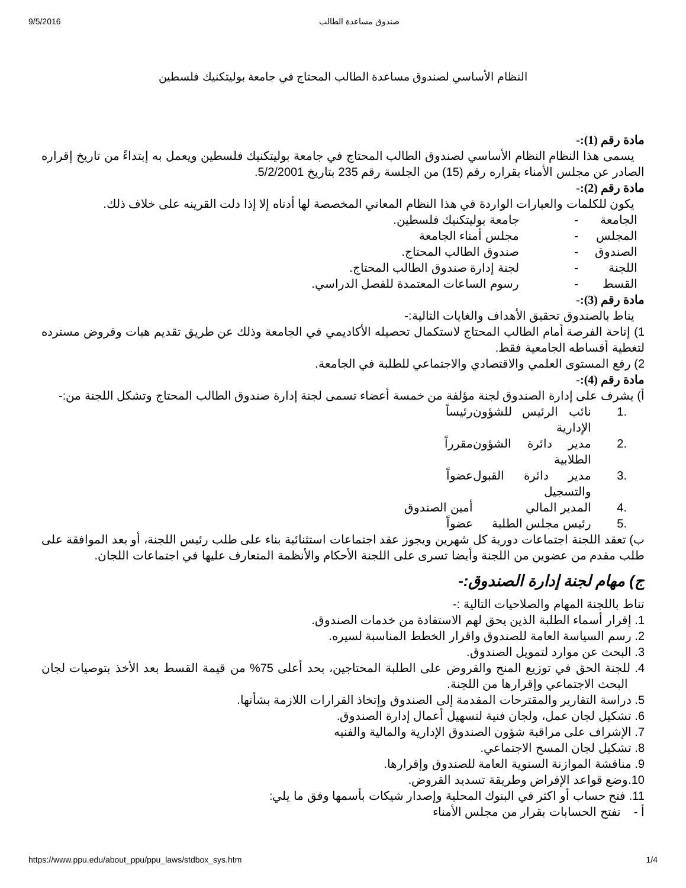9/5/2016 صندوق مساعدة الطالب
النظام الأساسي لصندوق مساعدة الطالب المحتاج في جامعة بوليتكنيك فلسطين
مادة رقم (1):-
يسمى هذا النظام النظام الأساسي لصندوق الطالب المحتاج في جامعة بوليتكنيك فلسطين ويعمل به إبتداءً من تاريخ إقراره الصادر عن مجلس الأمناء بقراره رقم (15) من الجلسة رقم 235 بتاريخ 5/2/2001.
مادة رقم (2):-
يكون للكلمات والعبارات الواردة في هذا النظام المعاني المخصصة لها أدناه إلا إذا دلت القرينه على خلاف ذلك.
الجامعة - جامعة بوليتكنيك فلسطين.
المجلس - مجلس أمناء الجامعة
الصندوق - صندوق الطالب المحتاج.
اللجنة - لجنة إدارة صندوق الطالب المحتاج.
القسط - رسوم الساعات المعتمدة للفصل الدراسي.
مادة رقم (3):-
يناط بالصندوق تحقيق الأهداف والغايات التالية:-
1) إتاحة الفرصة أمام الطالب المحتاج لاستكمال تحصيله الأكاديمي في الجامعة وذلك عن طريق تقديم هبات وقروض مسترده لتغطية أقساطه الجامعية فقط.
2) رفع المستوى العلمي والاقتصادي والاجتماعي للطلبة في الجامعة.
مادة رقم (4):-
أ) يشرف على إدارة الصندوق لجنة مؤلفة من خمسة أعضاء تسمى لجنة إدارة صندوق الطالب المحتاج وتشكل اللجنة من:-
.1 نائب الرئيس للشؤون الإدارية رئيساً
.2 مدير دائرة الشؤون الطلابية مقرراً
.3 مدير دائرة القبول والتسجيل عضواً
.4 المدير المالي أمين الصندوق
.5 رئيس مجلس الطلبة عضواً
ب) تعقد اللجنة اجتماعات دورية كل شهرين ويجوز عقد اجتماعات استثنائية بناء على طلب رئيس اللجنة، أو بعد الموافقة على طلب مقدم من عضوين من اللجنة وأيضا تسرى على اللجنة الأحكام والأنظمة المتعارف عليها في اجتماعات اللجان.
ج) مهام لجنة إدارة الصندوق:-
تناط باللجنة المهام والصلاحيات التالية :-
1. إقرار أسماء الطلبة الذين يحق لهم الاستفادة من خدمات الصندوق.
2. رسم السياسة العامة للصندوق واقرار الخطط المناسبة لسيره.
3. البحث عن موارد لتمويل الصندوق.
4. للجنة الحق في توزيع المنح والقروض على الطلبة المحتاجين، بحد أعلى 75% من قيمة القسط بعد الأخذ بتوصيات لجان البحث الاجتماعي وإقرارها من اللجنة.
5. دراسة التقارير والمقترحات المقدمة إلى الصندوق وإتخاذ القرارات اللازمة بشأنها.
6. تشكيل لجان عمل، ولجان فنية لتسهيل أعمال إدارة الصندوق.
7. الإشراف على مراقبة شؤون الصندوق الإدارية والمالية والفنيه
8. تشكيل لجان المسح الاجتماعي.
9. مناقشة الموازنة السنوية العامة للصندوق وإقرارها.
10.وضع قواعد الإقراض وطريقة تسديد القروض.
11. فتح حساب أو اكثر في البنوك المحلية وإصدار شيكات بأسمها وفق ما يلي:
أ - تفتح الحسابات بقرار من مجلس الأمناء
https://www.ppu.edu/about_ppu/ppu_laws/stdbox_sys.htm 1/4